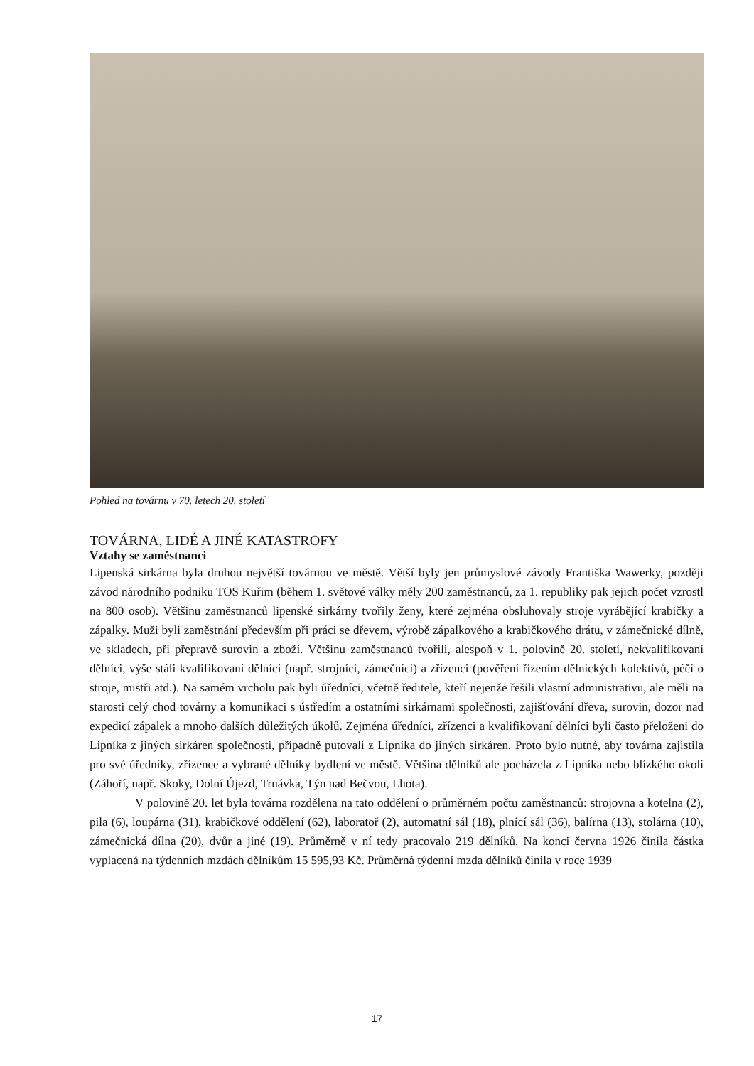Pohled na továrnu v 70. letech 20. století
TOVÁRNA, LIDÉ A JINÉ KATASTROFY
Vztahy se zaměstnanci
Lipenská sirkárna byla druhou největší továrnou ve městě. Větší byly jen průmyslové závody Františka Wawerky, později závod národního podniku TOS Kuřim (během 1. světové války měly 200 zaměstnanců, za 1. republiky pak jejich počet vzrostl na 800 osob). Většinu zaměstnanců lipenské sirkárny tvořily ženy, které zejména obsluhovaly stroje vyrábějící krabičky a zápalky. Muži byli zaměstnáni především při práci se dřevem, výrobě zápalkového a krabičkového drátu, v zámečnické dílně, ve skladech, při přepravě surovin a zboží. Většinu zaměstnanců tvořili, alespoň v 1. polovině 20. století, nekvalifikovaní dělníci, výše stáli kvalifikovaní dělníci (např. strojníci, zámečníci) a zřízenci (pověření řízením dělnických kolektivů, péčí o stroje, mistři atd.). Na samém vrcholu pak byli úředníci, včetně ředitele, kteří nejenže řešili vlastní administrativu, ale měli na starosti celý chod továrny a komunikaci s ústředím a ostatními sirkárnami společnosti, zajišťování dřeva, surovin, dozor nad expedicí zápalek a mnoho dalších důležitých úkolů. Zejména úředníci, zřízenci a kvalifikovaní dělníci byli často přeloženi do Lipníka z jiných sirkáren společnosti, případně putovali z Lipníka do jiných sirkáren. Proto bylo nutné, aby továrna zajistila pro své úředníky, zřízence a vybrané dělníky bydlení ve městě. Většina dělníků ale pocházela z Lipníka nebo blízkého okolí (Záhoří, např. Skoky, Dolní Újezd, Trnávka, Týn nad Bečvou, Lhota).
V polovině 20. let byla továrna rozdělena na tato oddělení o průměrném počtu zaměstnanců: strojovna a kotelna (2), pila (6), loupárna (31), krabičkové oddělení (62), laboratoř (2), automatní sál (18), plnící sál (36), balírna (13), stolárna (10), zámečnická dílna (20), dvůr a jiné (19). Průměrně v ní tedy pracovalo 219 dělníků. Na konci června 1926 činila částka vyplacená na týdenních mzdách dělníkům 15 595,93 Kč. Průměrná týdenní mzda dělníků činila v roce 1939
17